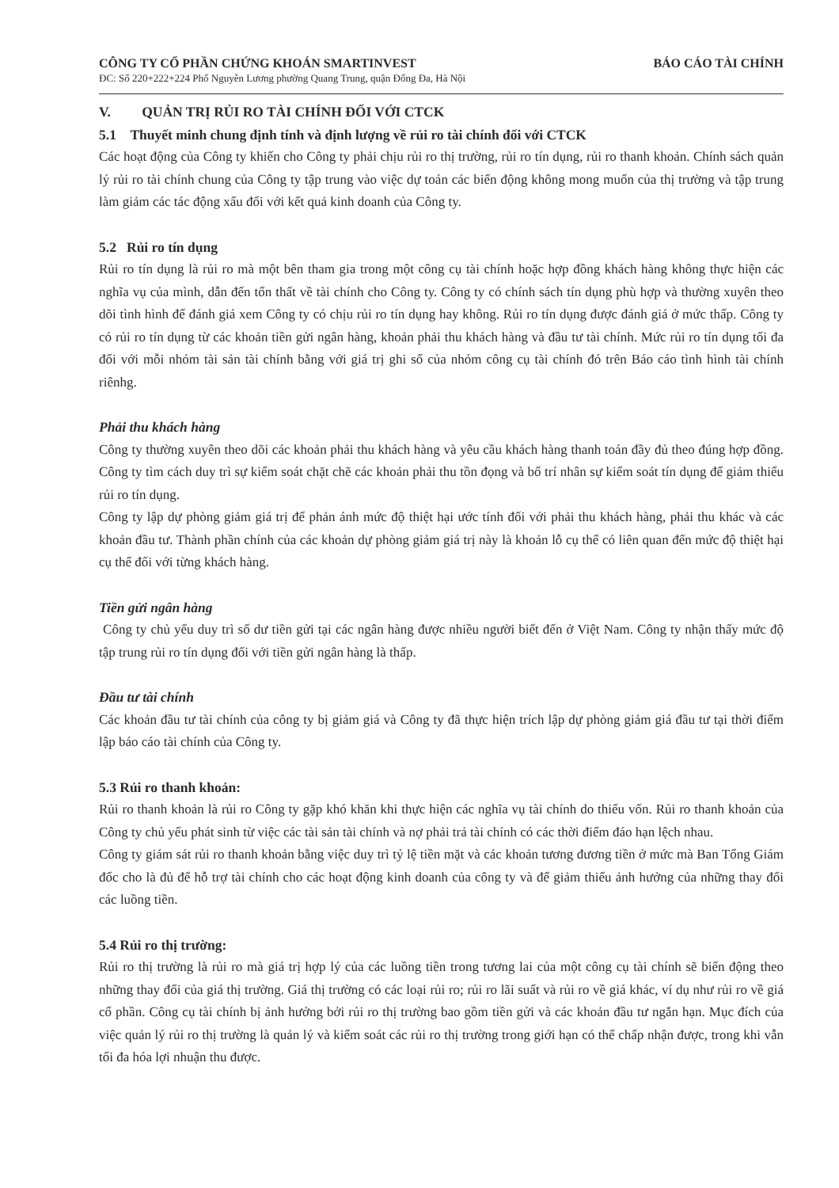CÔNG TY CỔ PHẦN CHỨNG KHOÁN SMARTINVEST BÁO CÁO TÀI CHÍNH
ĐC: Số 220+222+224 Phố Nguyễn Lương phường Quang Trung, quận Đống Đa, Hà Nội
V. QUẢN TRỊ RỦI RO TÀI CHÍNH ĐỐI VỚI CTCK
5.1 Thuyết minh chung định tính và định lượng về rủi ro tài chính đối với CTCK
Các hoạt động của Công ty khiến cho Công ty phải chịu rủi ro thị trường, rủi ro tín dụng, rủi ro thanh khoản. Chính sách quản lý rủi ro tài chính chung của Công ty tập trung vào việc dự toán các biến động không mong muốn của thị trường và tập trung làm giảm các tác động xấu đối với kết quả kinh doanh của Công ty.
5.2 Rủi ro tín dụng
Rủi ro tín dụng là rủi ro mà một bên tham gia trong một công cụ tài chính hoặc hợp đồng khách hàng không thực hiện các nghĩa vụ của mình, dẫn đến tổn thất về tài chính cho Công ty. Công ty có chính sách tín dụng phù hợp và thường xuyên theo dõi tình hình để đánh giá xem Công ty có chịu rủi ro tín dụng hay không. Rủi ro tín dụng được đánh giá ở mức thấp. Công ty có rủi ro tín dụng từ các khoản tiền gửi ngân hàng, khoản phải thu khách hàng và đầu tư tài chính. Mức rủi ro tín dụng tối đa đối với mỗi nhóm tài sản tài chính bằng với giá trị ghi sổ của nhóm công cụ tài chính đó trên Báo cáo tình hình tài chính riênhg.
Phải thu khách hàng
Công ty thường xuyên theo dõi các khoản phải thu khách hàng và yêu cầu khách hàng thanh toán đầy đủ theo đúng hợp đồng. Công ty tìm cách duy trì sự kiểm soát chặt chẽ các khoản phải thu tồn đọng và bố trí nhân sự kiểm soát tín dụng để giảm thiểu rủi ro tín dụng.
Công ty lập dự phòng giảm giá trị để phản ánh mức độ thiệt hại ước tính đối với phải thu khách hàng, phải thu khác và các khoản đầu tư. Thành phần chính của các khoản dự phòng giảm giá trị này là khoản lỗ cụ thể có liên quan đến mức độ thiệt hại cụ thể đối với từng khách hàng.
Tiền gửi ngân hàng
Công ty chủ yếu duy trì số dư tiền gửi tại các ngân hàng được nhiều người biết đến ở Việt Nam. Công ty nhận thấy mức độ tập trung rủi ro tín dụng đối với tiền gửi ngân hàng là thấp.
Đầu tư tài chính
Các khoản đầu tư tài chính của công ty bị giảm giá và Công ty đã thực hiện trích lập dự phòng giảm giá đầu tư tại thời điểm lập báo cáo tài chính của Công ty.
5.3 Rủi ro thanh khoản:
Rủi ro thanh khoản là rủi ro Công ty gặp khó khăn khi thực hiện các nghĩa vụ tài chính do thiếu vốn. Rủi ro thanh khoản của Công ty chủ yếu phát sinh từ việc các tài sản tài chính và nợ phải trả tài chính có các thời điểm đáo hạn lệch nhau.
Công ty giám sát rủi ro thanh khoản bằng việc duy trì tỷ lệ tiền mặt và các khoản tương đương tiền ở mức mà Ban Tổng Giám đốc cho là đủ để hỗ trợ tài chính cho các hoạt động kinh doanh của công ty và để giảm thiểu ảnh hưởng của những thay đổi các luồng tiền.
5.4 Rủi ro thị trường:
Rủi ro thị trường là rủi ro mà giá trị hợp lý của các luồng tiền trong tương lai của một công cụ tài chính sẽ biến động theo những thay đổi của giá thị trường. Giá thị trường có các loại rủi ro; rủi ro lãi suất và rủi ro về giá khác, ví dụ như rủi ro về giá cổ phần. Công cụ tài chính bị ảnh hưởng bởi rủi ro thị trường bao gồm tiền gửi và các khoản đầu tư ngắn hạn. Mục đích của việc quản lý rủi ro thị trường là quản lý và kiểm soát các rủi ro thị trường trong giới hạn có thể chấp nhận được, trong khi vẫn tối đa hóa lợi nhuận thu được.